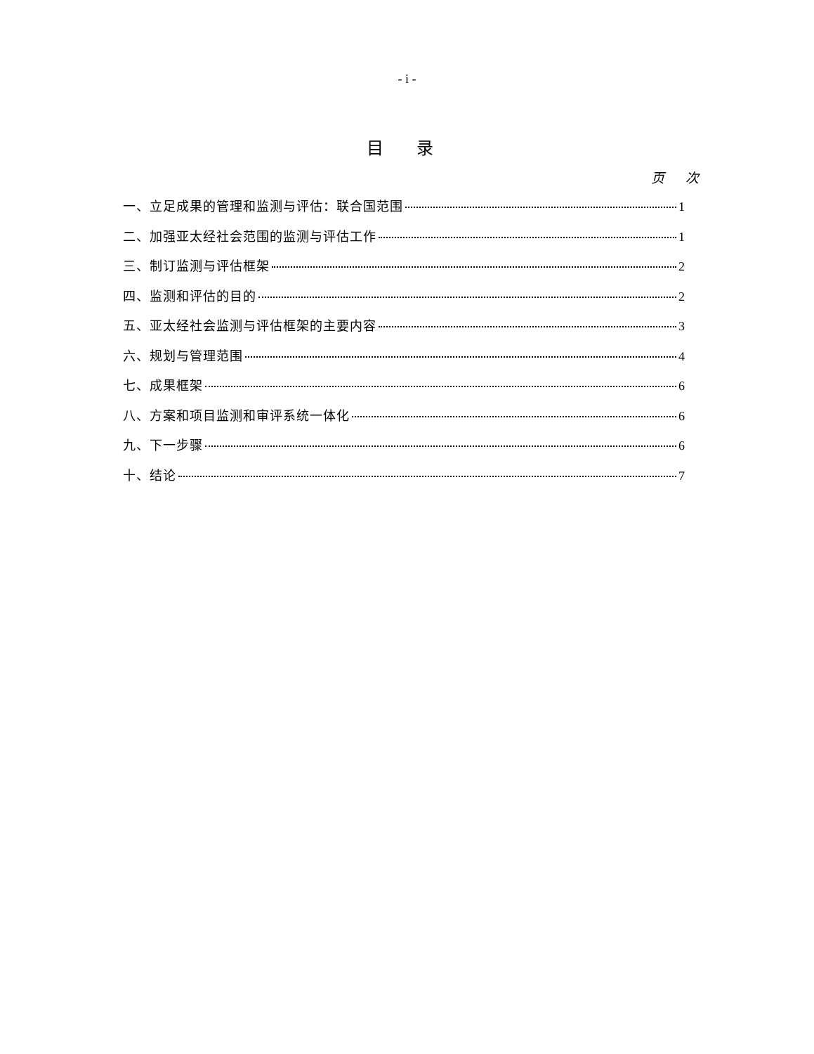- i -
目 录
页 次
一、立足成果的管理和监测与评估：联合国范围 1
二、加强亚太经社会范围的监测与评估工作 1
三、制订监测与评估框架 2
四、监测和评估的目的 2
五、亚太经社会监测与评估框架的主要内容 3
六、规划与管理范围 4
七、成果框架 6
八、方案和项目监测和审评系统一体化 6
九、下一步骤 6
十、结论 7